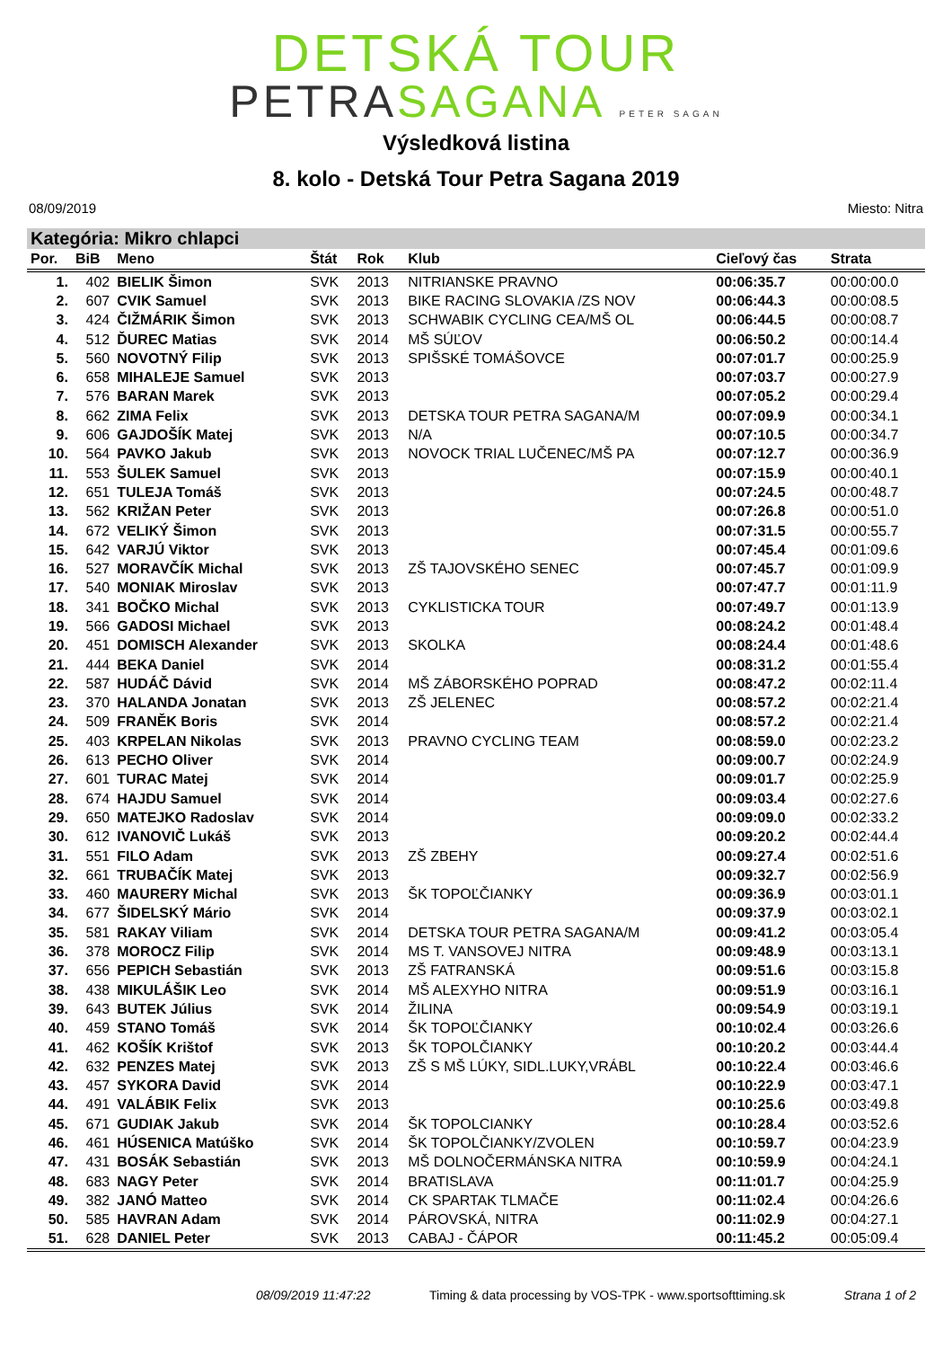DETSKÁ TOUR
PETRASAGANA PETER SAGAN
Výsledková listina
8. kolo - Detská Tour Petra Sagana 2019
08/09/2019 Miesto: Nitra
Kategória: Mikro chlapci
| Por. | BiB | Meno | Štát | Rok | Klub | Cieľový čas | Strata |
| --- | --- | --- | --- | --- | --- | --- | --- |
| 1. | 402 | BIELIK Šimon | SVK | 2013 | NITRIANSKE PRAVNO | 00:06:35.7 | 00:00:00.0 |
| 2. | 607 | CVIK Samuel | SVK | 2013 | BIKE RACING SLOVAKIA /ZS NOV | 00:06:44.3 | 00:00:08.5 |
| 3. | 424 | ČIŽMÁRIK Šimon | SVK | 2013 | SCHWABIK CYCLING CEA/MŠ OL | 00:06:44.5 | 00:00:08.7 |
| 4. | 512 | ĎUREC Matias | SVK | 2014 | MŠ SÚĽOV | 00:06:50.2 | 00:00:14.4 |
| 5. | 560 | NOVOTNÝ Filip | SVK | 2013 | SPIŠSKÉ TOMÁŠOVCE | 00:07:01.7 | 00:00:25.9 |
| 6. | 658 | MIHALEJE Samuel | SVK | 2013 | | 00:07:03.7 | 00:00:27.9 |
| 7. | 576 | BARAN Marek | SVK | 2013 | | 00:07:05.2 | 00:00:29.4 |
| 8. | 662 | ZIMA Felix | SVK | 2013 | DETSKA TOUR PETRA SAGANA/M | 00:07:09.9 | 00:00:34.1 |
| 9. | 606 | GAJDOŠÍK Matej | SVK | 2013 | N/A | 00:07:10.5 | 00:00:34.7 |
| 10. | 564 | PAVKO Jakub | SVK | 2013 | NOVOCK TRIAL LUČENEC/MŠ PA | 00:07:12.7 | 00:00:36.9 |
| 11. | 553 | ŠULEK Samuel | SVK | 2013 | | 00:07:15.9 | 00:00:40.1 |
| 12. | 651 | TULEJA Tomáš | SVK | 2013 | | 00:07:24.5 | 00:00:48.7 |
| 13. | 562 | KRIŽAN Peter | SVK | 2013 | | 00:07:26.8 | 00:00:51.0 |
| 14. | 672 | VELIKÝ Šimon | SVK | 2013 | | 00:07:31.5 | 00:00:55.7 |
| 15. | 642 | VARJÚ Viktor | SVK | 2013 | | 00:07:45.4 | 00:01:09.6 |
| 16. | 527 | MORAVČÍK Michal | SVK | 2013 | ZŠ TAJOVSKÉHO SENEC | 00:07:45.7 | 00:01:09.9 |
| 17. | 540 | MONIAK Miroslav | SVK | 2013 | | 00:07:47.7 | 00:01:11.9 |
| 18. | 341 | BOČKO Michal | SVK | 2013 | CYKLISTICKA TOUR | 00:07:49.7 | 00:01:13.9 |
| 19. | 566 | GADOSI Michael | SVK | 2013 | | 00:08:24.2 | 00:01:48.4 |
| 20. | 451 | DOMISCH Alexander | SVK | 2013 | SKOLKA | 00:08:24.4 | 00:01:48.6 |
| 21. | 444 | BEKA Daniel | SVK | 2014 | | 00:08:31.2 | 00:01:55.4 |
| 22. | 587 | HUDÁČ Dávid | SVK | 2014 | MŠ ZÁBORSKÉHO POPRAD | 00:08:47.2 | 00:02:11.4 |
| 23. | 370 | HALANDA Jonatan | SVK | 2013 | ZŠ JELENEC | 00:08:57.2 | 00:02:21.4 |
| 24. | 509 | FRANĚK Boris | SVK | 2014 | | 00:08:57.2 | 00:02:21.4 |
| 25. | 403 | KRPELAN Nikolas | SVK | 2013 | PRAVNO CYCLING TEAM | 00:08:59.0 | 00:02:23.2 |
| 26. | 613 | PECHO Oliver | SVK | 2014 | | 00:09:00.7 | 00:02:24.9 |
| 27. | 601 | TURAC Matej | SVK | 2014 | | 00:09:01.7 | 00:02:25.9 |
| 28. | 674 | HAJDU Samuel | SVK | 2014 | | 00:09:03.4 | 00:02:27.6 |
| 29. | 650 | MATEJKO Radoslav | SVK | 2014 | | 00:09:09.0 | 00:02:33.2 |
| 30. | 612 | IVANOVIČ Lukáš | SVK | 2013 | | 00:09:20.2 | 00:02:44.4 |
| 31. | 551 | FILO Adam | SVK | 2013 | ZŠ ZBEHY | 00:09:27.4 | 00:02:51.6 |
| 32. | 661 | TRUBAČÍK Matej | SVK | 2013 | | 00:09:32.7 | 00:02:56.9 |
| 33. | 460 | MAURERY Michal | SVK | 2013 | ŠK TOPOĽČIANKY | 00:09:36.9 | 00:03:01.1 |
| 34. | 677 | ŠIDELSKÝ Mário | SVK | 2014 | | 00:09:37.9 | 00:03:02.1 |
| 35. | 581 | RAKAY Viliam | SVK | 2014 | DETSKA TOUR PETRA SAGANA/M | 00:09:41.2 | 00:03:05.4 |
| 36. | 378 | MOROCZ Filip | SVK | 2014 | MS T. VANSOVEJ NITRA | 00:09:48.9 | 00:03:13.1 |
| 37. | 656 | PEPICH Sebastián | SVK | 2013 | ZŠ FATRANSKÁ | 00:09:51.6 | 00:03:15.8 |
| 38. | 438 | MIKULÁŠIK Leo | SVK | 2014 | MŠ ALEXYHO NITRA | 00:09:51.9 | 00:03:16.1 |
| 39. | 643 | BUTEK Július | SVK | 2014 | ŽILINA | 00:09:54.9 | 00:03:19.1 |
| 40. | 459 | STANO Tomáš | SVK | 2014 | ŠK TOPOĽČIANKY | 00:10:02.4 | 00:03:26.6 |
| 41. | 462 | KOŠÍK Krištof | SVK | 2013 | ŠK TOPOLČIANKY | 00:10:20.2 | 00:03:44.4 |
| 42. | 632 | PENZES Matej | SVK | 2013 | ZŠ S MŠ LÚKY, SIDL.LUKY,VRÁBL | 00:10:22.4 | 00:03:46.6 |
| 43. | 457 | SYKORA David | SVK | 2014 | | 00:10:22.9 | 00:03:47.1 |
| 44. | 491 | VALÁBIK Felix | SVK | 2013 | | 00:10:25.6 | 00:03:49.8 |
| 45. | 671 | GUDIAK Jakub | SVK | 2014 | ŠK TOPOLCIANKY | 00:10:28.4 | 00:03:52.6 |
| 46. | 461 | HÚSENICA Matúško | SVK | 2014 | ŠK TOPOLČIANKY/ZVOLEN | 00:10:59.7 | 00:04:23.9 |
| 47. | 431 | BOSÁK Sebastián | SVK | 2013 | MŠ DOLNOČERMÁNSKA NITRA | 00:10:59.9 | 00:04:24.1 |
| 48. | 683 | NAGY Peter | SVK | 2014 | BRATISLAVA | 00:11:01.7 | 00:04:25.9 |
| 49. | 382 | JANÓ Matteo | SVK | 2014 | CK SPARTAK TLMAČE | 00:11:02.4 | 00:04:26.6 |
| 50. | 585 | HAVRAN Adam | SVK | 2014 | PÁROVSKÁ, NITRA | 00:11:02.9 | 00:04:27.1 |
| 51. | 628 | DANIEL Peter | SVK | 2013 | CABAJ - ČÁPOR | 00:11:45.2 | 00:05:09.4 |
08/09/2019 11:47:22 Timing & data processing by VOS-TPK - www.sportsofttiming.sk Strana 1 of 2